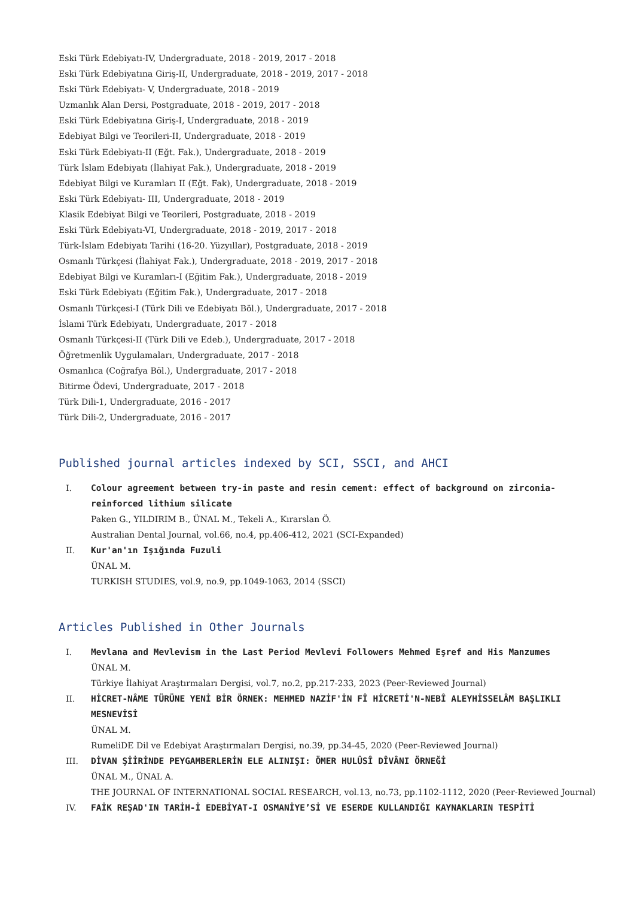Eski Türk Edebiyatı-IV, Undergraduate, 2018 - 2019, 2017 - 2018
Eski Türk Edebiyatına Giriş-II, Undergraduate, 2018 - 2019, 2017 - 2018
Eski Türk Edebiyatı- V, Undergraduate, 2018 - 2019
Uzmanlık Alan Dersi, Postgraduate, 2018 - 2019, 2017 - 2018
Eski Türk Edebiyatına Giriş-I, Undergraduate, 2018 - 2019
Edebiyat Bilgi ve Teorileri-II, Undergraduate, 2018 - 2019
Eski Türk Edebiyatı-II (Eğt. Fak.), Undergraduate, 2018 - 2019
Türk İslam Edebiyatı (İlahiyat Fak.), Undergraduate, 2018 - 2019
Edebiyat Bilgi ve Kuramları II (Eğt. Fak), Undergraduate, 2018 - 2019
Eski Türk Edebiyatı- III, Undergraduate, 2018 - 2019
Klasik Edebiyat Bilgi ve Teorileri, Postgraduate, 2018 - 2019
Eski Türk Edebiyatı-VI, Undergraduate, 2018 - 2019, 2017 - 2018
Türk-İslam Edebiyatı Tarihi (16-20. Yüzyıllar), Postgraduate, 2018 - 2019
Osmanlı Türkçesi (İlahiyat Fak.), Undergraduate, 2018 - 2019, 2017 - 2018
Edebiyat Bilgi ve Kuramları-I (Eğitim Fak.), Undergraduate, 2018 - 2019
Eski Türk Edebiyatı (Eğitim Fak.), Undergraduate, 2017 - 2018
Osmanlı Türkçesi-I (Türk Dili ve Edebiyatı Böl.), Undergraduate, 2017 - 2018
İslami Türk Edebiyatı, Undergraduate, 2017 - 2018
Osmanlı Türkçesi-II (Türk Dili ve Edeb.), Undergraduate, 2017 - 2018
Öğretmenlik Uygulamaları, Undergraduate, 2017 - 2018
Osmanlıca (Coğrafya Böl.), Undergraduate, 2017 - 2018
Bitirme Ödevi, Undergraduate, 2017 - 2018
Türk Dili-1, Undergraduate, 2016 - 2017
Türk Dili-2, Undergraduate, 2016 - 2017
Published journal articles indexed by SCI, SSCI, and AHCI
I. Colour agreement between try-in paste and resin cement: effect of background on zirconia-reinforced lithium silicate
Paken G., YILDIRIM B., ÜNAL M., Tekeli A., Kırarslan Ö.
Australian Dental Journal, vol.66, no.4, pp.406-412, 2021 (SCI-Expanded)
II. Kur'an'ın Işığında Fuzuli
ÜNAL M.
TURKISH STUDIES, vol.9, no.9, pp.1049-1063, 2014 (SSCI)
Articles Published in Other Journals
I. Mevlana and Mevlevism in the Last Period Mevlevi Followers Mehmed Eşref and His Manzumes
ÜNAL M.
Türkiye İlahiyat Araştırmaları Dergisi, vol.7, no.2, pp.217-233, 2023 (Peer-Reviewed Journal)
II. HİCRET-NÂME TÜRÜNE YENİ BİR ÖRNEK: MEHMED NAZİF'İN FÎ HİCRETİ'N-NEBÎ ALEYHİSSELÂM BAŞLIKLI MESNEVİSİ
ÜNAL M.
RumeliDE Dil ve Edebiyat Araştırmaları Dergisi, no.39, pp.34-45, 2020 (Peer-Reviewed Journal)
III. DİVAN ŞİİRİNDE PEYGAMBERLERİN ELE ALINIŞI: ÖMER HULÛSÎ DÎVÂNI ÖRNEĞİ
ÜNAL M., ÜNAL A.
THE JOURNAL OF INTERNATIONAL SOCIAL RESEARCH, vol.13, no.73, pp.1102-1112, 2020 (Peer-Reviewed Journal)
IV. FAİK REŞAD'IN TARİH-İ EDEBİYAT-I OSMANİYE’Sİ VE ESERDE KULLANDIĞI KAYNAKLARIN TESPİTİ